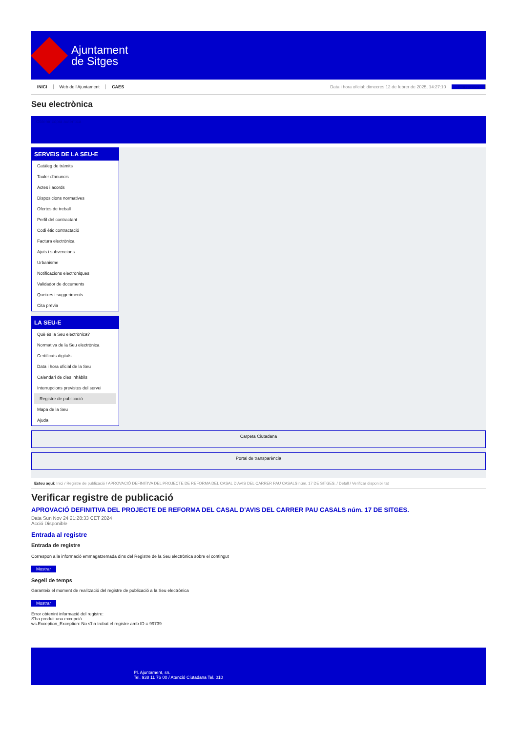Ajuntament
de Sitges
INICI Web de l'Ajuntament CAES Data i hora oficial: dimecres 12 de febrer de 2025, 14:27:10 Sincronitza
Seu electrònica
Obtenir còpia autèntica
SERVEIS DE LA SEU-E
Catàleg de tràmits
Tauler d'anuncis
Actes i acords
Disposicions normatives
Ofertes de treball
Perfil del contractant
Codi ètic contractació
Factura electrònica
Ajuts i subvencions
Urbanisme
Notificacions electròniques
Validador de documents
Queixes i suggeriments
Cita prèvia
LA SEU-E
Què és la Seu electrònica?
Normativa de la Seu electrònica
Certificats digitals
Data i hora oficial de la Seu
Calendari de dies inhàbils
Interrupcions previstes del servei
Registre de publicació
Mapa de la Seu
Ajuda
Carpeta Ciutadana
Portal de transparència
Esteu aquí: Inici / Registre de publicació / APROVACIÓ DEFINITIVA DEL PROJECTE DE REFORMA DEL CASAL D'AVIS DEL CARRER PAU CASALS núm. 17 DE SITGES. / Detall / Verificar disponibilitat
Verificar registre de publicació
APROVACIÓ DEFINITIVA DEL PROJECTE DE REFORMA DEL CASAL D'AVIS DEL CARRER PAU CASALS núm. 17 DE SITGES.
Data Sun Nov 24 21:28:33 CET 2024
Acció Disponible
Entrada al registre
Entrada de registre
Correspon a la informació emmagatzemada dins del Registre de la Seu electrònica sobre el contingut
Mostrar
Segell de temps
Garanteix el moment de realització del registre de publicació a la Seu electrònica
Mostrar
Error obtenint informació del registre:
S'ha produit una excepció
ws.Exception_Exception: No s'ha trobat el registre amb ID = 99739
Pl. Ajuntament, sn.
Tel. 938 11 76 00 / Atenció Ciutadana Tel. 010